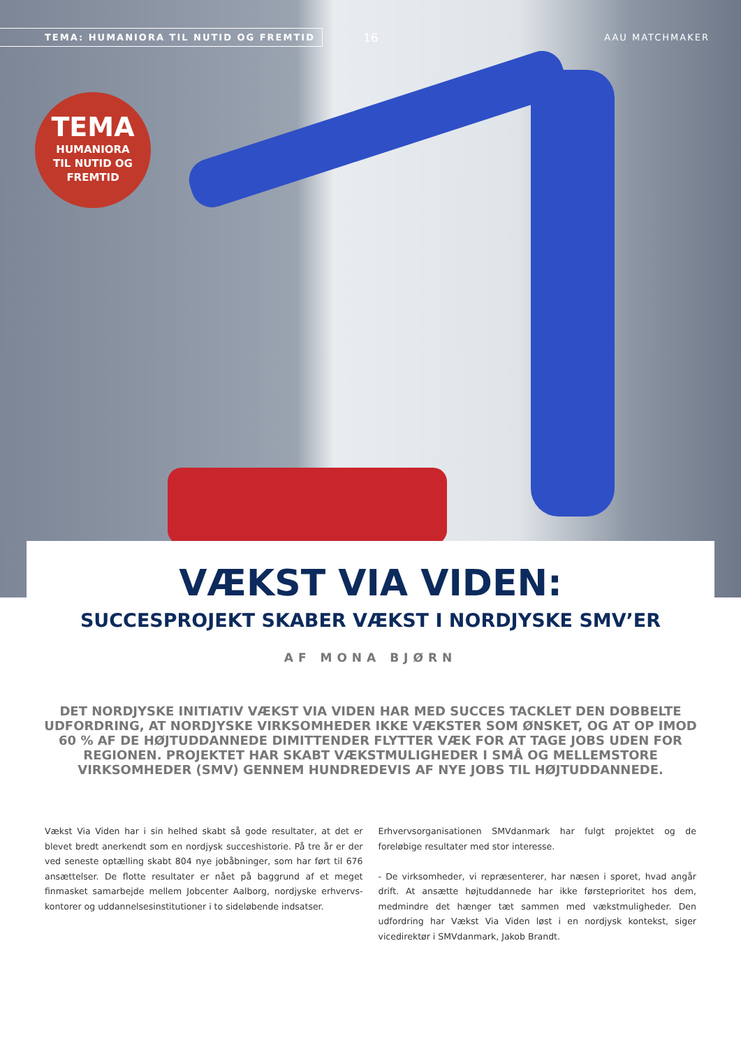TEMA: HUMANIORA TIL NUTID OG FREMTID
16 AAU MATCHMAKER
TEMA
HUMANIORA
TIL NUTID OG
FREMTID
VÆKST VIA VIDEN:
SUCCESPROJEKT SKABER VÆKST I NORDJYSKE SMV’ER
AF MONA BJØRN
DET NORDJYSKE INITIATIV VÆKST VIA VIDEN HAR MED SUCCES TACKLET DEN DOBBELTE UDFORDRING, AT NORDJYSKE VIRKSOMHEDER IKKE VÆKSTER SOM ØNSKET, OG AT OP IMOD 60 % AF DE HØJTUDDANNEDE DIMITTENDER FLYTTER VÆK FOR AT TAGE JOBS UDEN FOR REGIONEN. PROJEKTET HAR SKABT VÆKSTMULIGHEDER I SMÅ OG MELLEMSTORE VIRKSOMHEDER (SMV) GENNEM HUNDREDEVIS AF NYE JOBS TIL HØJTUDDANNEDE.
Vækst Via Viden har i sin helhed skabt så gode resultater, at det er blevet bredt anerkendt som en nordjysk succeshistorie. På tre år er der ved seneste optælling skabt 804 nye jobåbninger, som har ført til 676 ansættelser. De flotte resultater er nået på baggrund af et meget finmasket samarbejde mellem Jobcenter Aalborg, nordjyske erhvervs-kontorer og uddannelsesinstitutioner i to sideløbende indsatser.
Erhvervsorganisationen SMVdanmark har fulgt projektet og de foreløbige resultater med stor interesse.
- De virksomheder, vi repræsenterer, har næsen i sporet, hvad angår drift. At ansætte højtuddannede har ikke førsteprioritet hos dem, medmindre det hænger tæt sammen med vækstmuligheder. Den udfordring har Vækst Via Viden løst i en nordjysk kontekst, siger vicedirektør i SMVdanmark, Jakob Brandt.